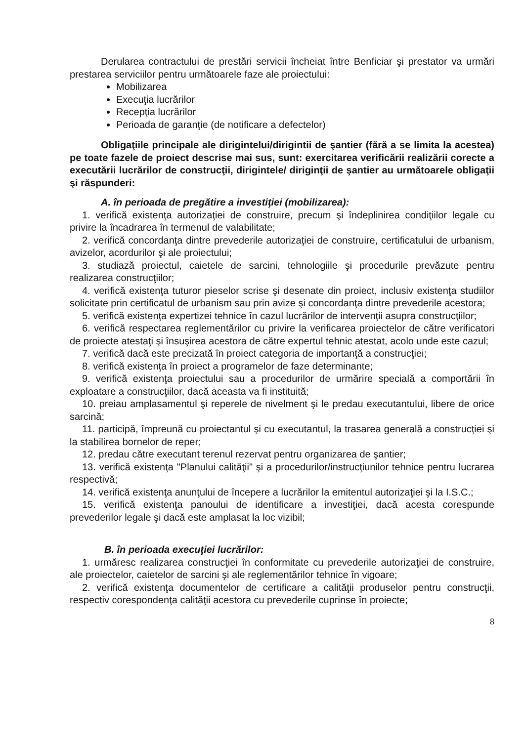Derularea contractului de prestări servicii încheiat între Benficiar şi prestator va urmări prestarea serviciilor pentru următoarele faze ale proiectului:
Mobilizarea
Execuţia lucrărilor
Recepţia lucrărilor
Perioada de garanţie (de notificare a defectelor)
Obligaţiile principale ale dirigintelui/dirigintii de şantier (fără a se limita la acestea) pe toate fazele de proiect descrise mai sus, sunt: exercitarea verificării realizării corecte a executării lucrărilor de construcţii, dirigintele/ diriginţii de şantier au următoarele obligaţii şi răspunderi:
A. în perioada de pregătire a investiţiei (mobilizarea):
1. verifică existenţa autorizaţiei de construire, precum şi îndeplinirea condiţiilor legale cu privire la încadrarea în termenul de valabilitate;
2. verifică concordanţa dintre prevederile autorizaţiei de construire, certificatului de urbanism, avizelor, acordurilor şi ale proiectului;
3. studiază proiectul, caietele de sarcini, tehnologiile şi procedurile prevăzute pentru realizarea construcţiilor;
4. verifică existenţa tuturor pieselor scrise şi desenate din proiect, inclusiv existenţa studiilor solicitate prin certificatul de urbanism sau prin avize şi concordanţa dintre prevederile acestora;
5. verifică existenţa expertizei tehnice în cazul lucrărilor de intervenţii asupra construcţiilor;
6. verifică respectarea reglementărilor cu privire la verificarea proiectelor de către verificatori de proiecte atestaţi şi însuşirea acestora de către expertul tehnic atestat, acolo unde este cazul;
7. verifică dacă este precizată în proiect categoria de importanţă a construcţiei;
8. verifică existenţa în proiect a programelor de faze determinante;
9. verifică existenţa proiectului sau a procedurilor de urmărire specială a comportării în exploatare a construcţiilor, dacă aceasta va fi instituită;
10. preiau amplasamentul şi reperele de nivelment şi le predau executantului, libere de orice sarcină;
11. participă, împreună cu proiectantul şi cu executantul, la trasarea generală a construcţiei şi la stabilirea bornelor de reper;
12. predau către executant terenul rezervat pentru organizarea de şantier;
13. verifică existenţa "Planului calităţii" şi a procedurilor/instrucţiunilor tehnice pentru lucrarea respectivă;
14. verifică existenţa anunţului de începere a lucrărilor la emitentul autorizaţiei şi la I.S.C.;
15. verifică existenţa panoului de identificare a investiţiei, dacă acesta corespunde prevederilor legale şi dacă este amplasat la loc vizibil;
B. în perioada execuţiei lucrărilor:
1. urmăresc realizarea construcţiei în conformitate cu prevederile autorizaţiei de construire, ale proiectelor, caietelor de sarcini şi ale reglementărilor tehnice în vigoare;
2. verifică existenţa documentelor de certificare a calităţii produselor pentru construcţii, respectiv corespondenţa calităţii acestora cu prevederile cuprinse în proiecte;
8